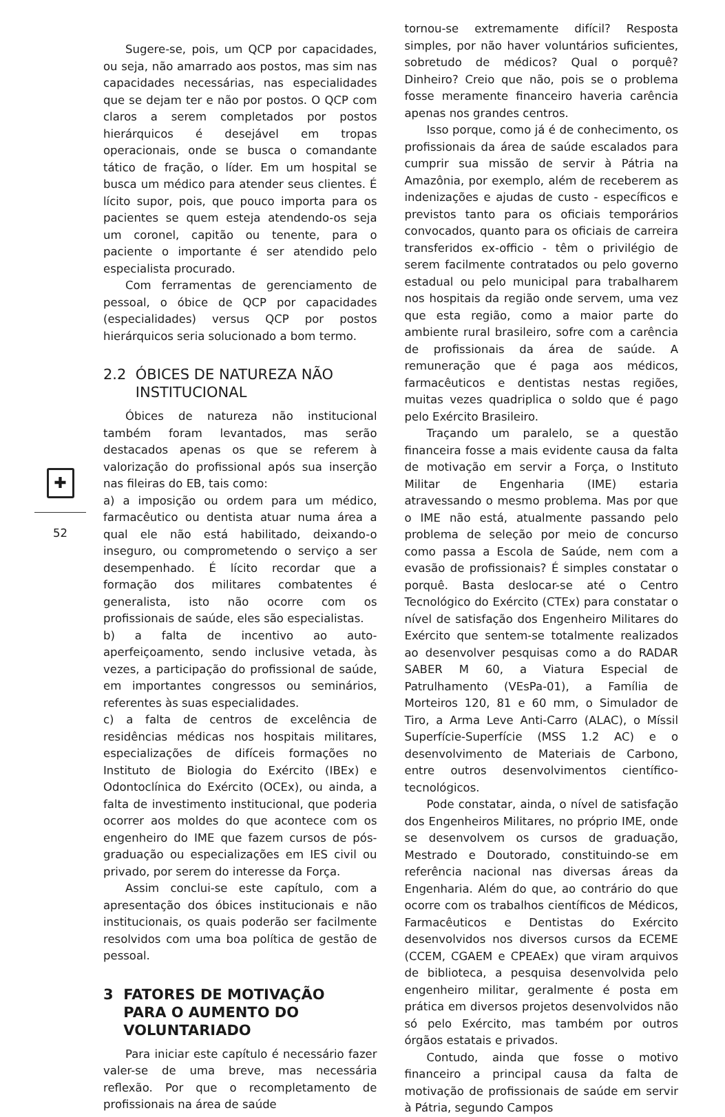✚
52
Sugere-se, pois, um QCP por capacidades, ou seja, não amarrado aos postos, mas sim nas capacidades necessárias, nas especialidades que se dejam ter e não por postos. O QCP com claros a serem completados por postos hierárquicos é desejável em tropas operacionais, onde se busca o comandante tático de fração, o líder. Em um hospital se busca um médico para atender seus clientes. É lícito supor, pois, que pouco importa para os pacientes se quem esteja atendendo-os seja um coronel, capitão ou tenente, para o paciente o importante é ser atendido pelo especialista procurado.
Com ferramentas de gerenciamento de pessoal, o óbice de QCP por capacidades (especialidades) versus QCP por postos hierárquicos seria solucionado a bom termo.
2.2 ÓBICES DE NATUREZA NÃO
INSTITUCIONAL
Óbices de natureza não institucional também foram levantados, mas serão destacados apenas os que se referem à valorização do profissional após sua inserção nas fileiras do EB, tais como:
a) a imposição ou ordem para um médico, farmacêutico ou dentista atuar numa área a qual ele não está habilitado, deixando-o inseguro, ou comprometendo o serviço a ser desempenhado. É lícito recordar que a formação dos militares combatentes é generalista, isto não ocorre com os profissionais de saúde, eles são especialistas.
b) a falta de incentivo ao auto-aperfeiçoamento, sendo inclusive vetada, às vezes, a participação do profissional de saúde, em importantes congressos ou seminários, referentes às suas especialidades.
c) a falta de centros de excelência de residências médicas nos hospitais militares, especializações de difíceis formações no Instituto de Biologia do Exército (IBEx) e Odontoclínica do Exército (OCEx), ou ainda, a falta de investimento institucional, que poderia ocorrer aos moldes do que acontece com os engenheiro do IME que fazem cursos de pós-graduação ou especializações em IES civil ou privado, por serem do interesse da Força.
Assim conclui-se este capítulo, com a apresentação dos óbices institucionais e não institucionais, os quais poderão ser facilmente resolvidos com uma boa política de gestão de pessoal.
3 FATORES DE MOTIVAÇÃO
PARA O AUMENTO DO
VOLUNTARIADO
Para iniciar este capítulo é necessário fazer valer-se de uma breve, mas necessária reflexão. Por que o recompletamento de profissionais na área de saúde
tornou-se extremamente difícil? Resposta simples, por não haver voluntários suficientes, sobretudo de médicos? Qual o porquê? Dinheiro? Creio que não, pois se o problema fosse meramente financeiro haveria carência apenas nos grandes centros.
Isso porque, como já é de conhecimento, os profissionais da área de saúde escalados para cumprir sua missão de servir à Pátria na Amazônia, por exemplo, além de receberem as indenizações e ajudas de custo - específicos e previstos tanto para os oficiais temporários convocados, quanto para os oficiais de carreira transferidos ex-officio - têm o privilégio de serem facilmente contratados ou pelo governo estadual ou pelo municipal para trabalharem nos hospitais da região onde servem, uma vez que esta região, como a maior parte do ambiente rural brasileiro, sofre com a carência de profissionais da área de saúde. A remuneração que é paga aos médicos, farmacêuticos e dentistas nestas regiões, muitas vezes quadriplica o soldo que é pago pelo Exército Brasileiro.
Traçando um paralelo, se a questão financeira fosse a mais evidente causa da falta de motivação em servir a Força, o Instituto Militar de Engenharia (IME) estaria atravessando o mesmo problema. Mas por que o IME não está, atualmente passando pelo problema de seleção por meio de concurso como passa a Escola de Saúde, nem com a evasão de profissionais? É simples constatar o porquê. Basta deslocar-se até o Centro Tecnológico do Exército (CTEx) para constatar o nível de satisfação dos Engenheiro Militares do Exército que sentem-se totalmente realizados ao desenvolver pesquisas como a do RADAR SABER M 60, a Viatura Especial de Patrulhamento (VEsPa-01), a Família de Morteiros 120, 81 e 60 mm, o Simulador de Tiro, a Arma Leve Anti-Carro (ALAC), o Míssil Superfície-Superfície (MSS 1.2 AC) e o desenvolvimento de Materiais de Carbono, entre outros desenvolvimentos científico-tecnológicos.
Pode constatar, ainda, o nível de satisfação dos Engenheiros Militares, no próprio IME, onde se desenvolvem os cursos de graduação, Mestrado e Doutorado, constituindo-se em referência nacional nas diversas áreas da Engenharia. Além do que, ao contrário do que ocorre com os trabalhos científicos de Médicos, Farmacêuticos e Dentistas do Exército desenvolvidos nos diversos cursos da ECEME (CCEM, CGAEM e CPEAEx) que viram arquivos de biblioteca, a pesquisa desenvolvida pelo engenheiro militar, geralmente é posta em prática em diversos projetos desenvolvidos não só pelo Exército, mas também por outros órgãos estatais e privados.
Contudo, ainda que fosse o motivo financeiro a principal causa da falta de motivação de profissionais de saúde em servir à Pátria, segundo Campos